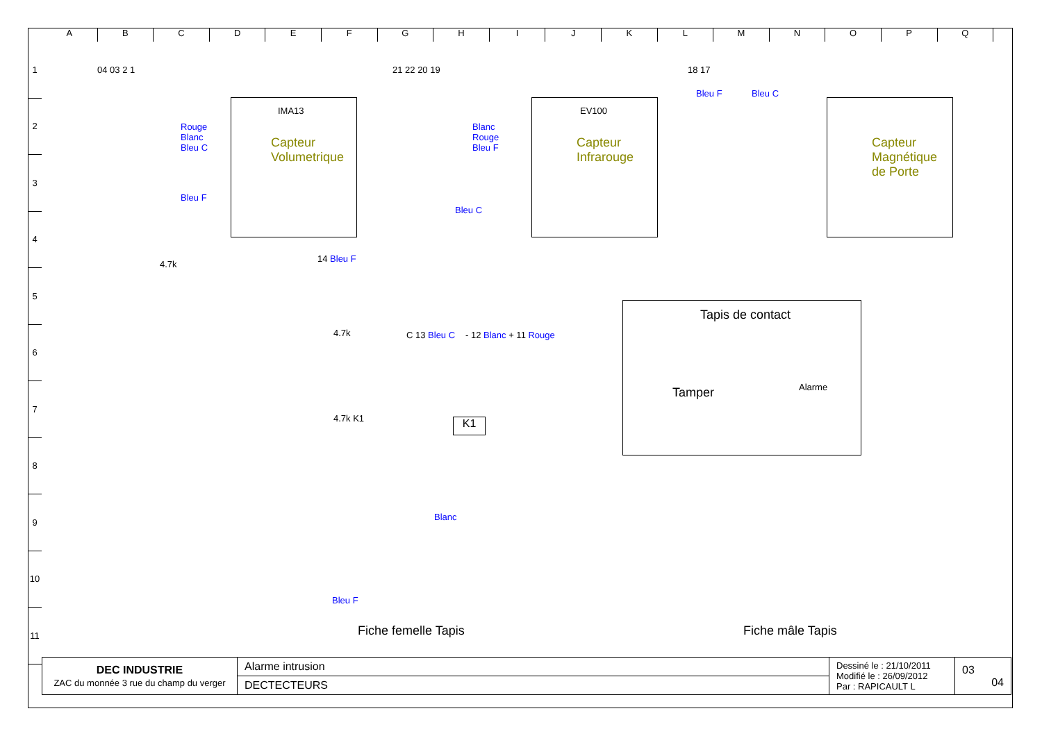ABCDEFGHIJKLMNOPQ
1
2
3
4
5
6
7
8
9
10
11
IMA13
Capteur
Volumetrique
04 03 2 1
Rouge
Blanc
Bleu C
Bleu F
4.7k
EV100
Capteur
Infrarouge
21 22 20 19
Blanc
Rouge
Bleu F
Bleu C
Capteur
Magnétique
de Porte
18 17
Bleu F Bleu C
14 Bleu F
4.7k
4.7k K1
C 13 Bleu C - 12 Blanc + 11 Rouge
K1
Blanc
Bleu F
Fiche femelle Tapis
Tapis de contact
Tamper Alarme
Fiche mâle Tapis
| DEC INDUSTRIE ZAC du monnée 3 rue du champ du verger | Alarme intrusion | Dessiné le : 21/10/2011 Modifié le : 26/09/2012 Par : RAPICAULT L | 03 04 |
| | DECTECTEURS | | |